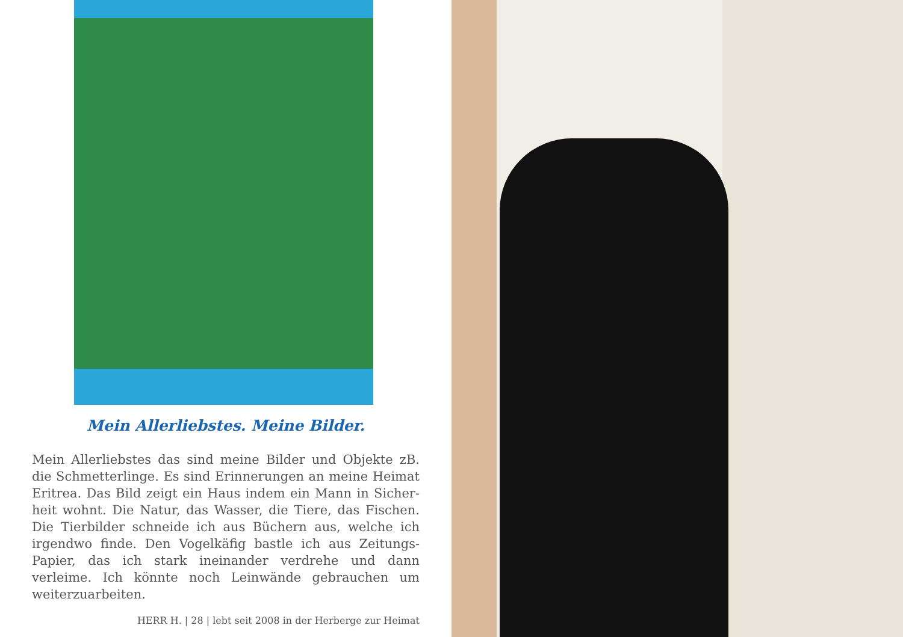Mein Allerliebstes. Meine Bilder.
Mein Allerliebstes das sind meine Bilder und Objekte zB. die Schmetterlinge. Es sind Erinnerungen an meine Heimat Eritrea. Das Bild zeigt ein Haus indem ein Mann in Sicher­heit wohnt. Die Natur, das Wasser, die Tiere, das Fischen. Die Tierbilder schneide ich aus Büchern aus, welche ich irgendwo finde. Den Vogelkäfig bastle ich aus Zeitungs-Papier, das ich stark ineinander verdrehe und dann verleime. Ich könnte noch Leinwände gebrauchen um weiterzuarbeiten.
HERR H. | 28 | lebt seit 2008 in der Herberge zur Heimat